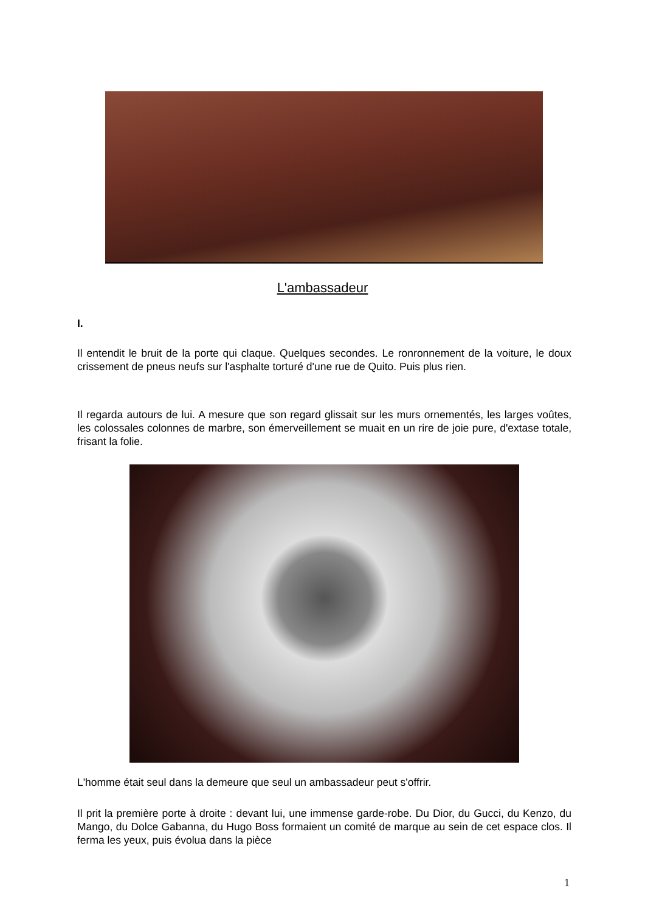L'ambassadeur
I.
Il entendit le bruit de la porte qui claque. Quelques secondes. Le ronronnement de la voiture, le doux crissement de pneus neufs sur l'asphalte torturé d'une rue de Quito. Puis plus rien.
Il regarda autours de lui. A mesure que son regard glissait sur les murs ornementés, les larges voûtes, les colossales colonnes de marbre, son émerveillement se muait en un rire de joie pure, d'extase totale, frisant la folie.
L'homme était seul dans la demeure que seul un ambassadeur peut s'offrir.
Il prit la première porte à droite : devant lui, une immense garde-robe. Du Dior, du Gucci, du Kenzo, du Mango, du Dolce Gabanna, du Hugo Boss formaient un comité de marque au sein de cet espace clos. Il ferma les yeux, puis évolua dans la pièce
1